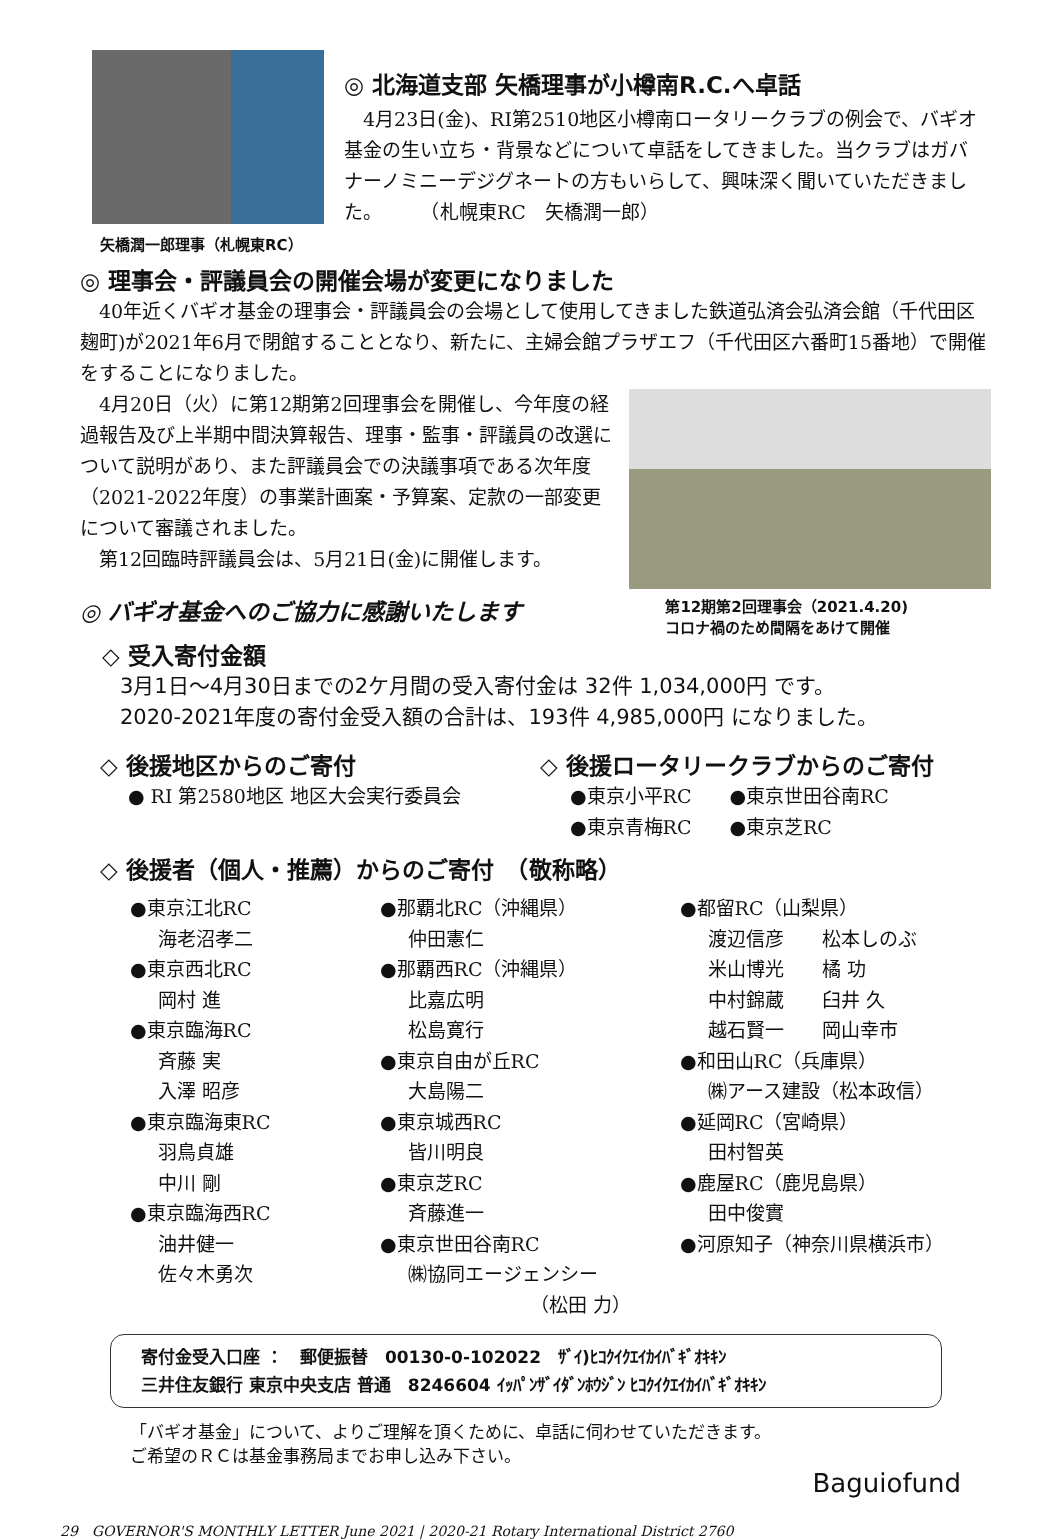矢橋潤一郎理事（札幌東RC）
◎ 北海道支部 矢橋理事が小樽南R.C.へ卓話
　4月23日(金)、RI第2510地区小樽南ロータリークラブの例会で、バギオ基金の生い立ち・背景などについて卓話をしてきました。当クラブはガバナーノミニーデジグネートの方もいらして、興味深く聞いていただきました。　　　（札幌東RC　矢橋潤一郎）
◎ 理事会・評議員会の開催会場が変更になりました
　40年近くバギオ基金の理事会・評議員会の会場として使用してきました鉄道弘済会弘済会館（千代田区麹町)が2021年6月で閉館することとなり、新たに、主婦会館プラザエフ（千代田区六番町15番地）で開催をすることになりました。
　4月20日（火）に第12期第2回理事会を開催し、今年度の経過報告及び上半期中間決算報告、理事・監事・評議員の改選について説明があり、また評議員会での決議事項である次年度（2021-2022年度）の事業計画案・予算案、定款の一部変更について審議されました。
　第12回臨時評議員会は、5月21日(金)に開催します。
◎ バギオ基金へのご協力に感謝いたします
第12期第2回理事会（2021.4.20)
コロナ禍のため間隔をあけて開催
◇ 受入寄付金額
3月1日〜4月30日までの2ケ月間の受入寄付金は 32件 1,034,000円 です。
2020-2021年度の寄付金受入額の合計は、193件 4,985,000円 になりました。
◇ 後援地区からのご寄付
● RI 第2580地区 地区大会実行委員会
◇ 後援ロータリークラブからのご寄付
●東京小平RC　　●東京世田谷南RC
●東京青梅RC　　●東京芝RC
◇ 後援者（個人・推薦）からのご寄付　（敬称略）
●東京江北RC
海老沼孝二
●東京西北RC
岡村 進
●東京臨海RC
斉藤 実
入澤 昭彦
●東京臨海東RC
羽鳥貞雄
中川 剛
●東京臨海西RC
油井健一
佐々木勇次
●那覇北RC（沖縄県）
仲田憲仁
●那覇西RC（沖縄県）
比嘉広明
松島寛行
●東京自由が丘RC
大島陽二
●東京城西RC
皆川明良
●東京芝RC
斉藤進一
●東京世田谷南RC
㈱協同エージェンシー
（松田 力）
●都留RC（山梨県）
渡辺信彦　　松本しのぶ
米山博光　　橘 功
中村錦蔵　　臼井 久
越石賢一　　岡山幸市
●和田山RC（兵庫県）
㈱アース建設（松本政信）
●延岡RC（宮崎県）
田村智英
●鹿屋RC（鹿児島県）
田中俊實
●河原知子（神奈川県横浜市）
寄付金受入口座 ：　郵便振替　00130-0-102022　ｻﾞｲ)ﾋｺｸｲｸｴｲｶｲﾊﾞｷﾞｵｷｷﾝ
三井住友銀行 東京中央支店 普通　8246604 ｲｯﾊﾟﾝｻﾞｲﾀﾞﾝﾎｳｼﾞﾝ ﾋｺｸｲｸｴｲｶｲﾊﾞｷﾞｵｷｷﾝ
「バギオ基金」について、よりご理解を頂くために、卓話に伺わせていただきます。
ご希望のＲＣは基金事務局までお申し込み下さい。
Baguiofund
29　GOVERNOR'S MONTHLY LETTER June 2021 | 2020-21 Rotary International District 2760